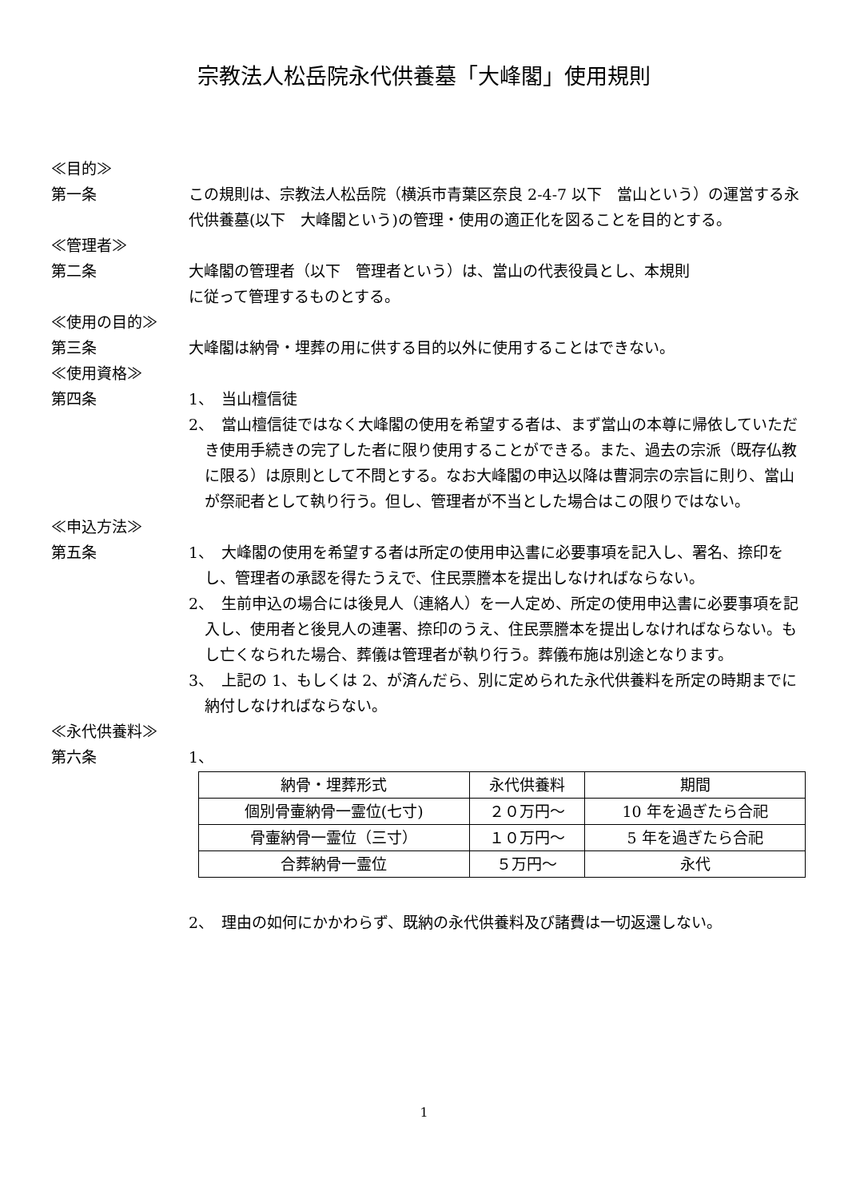宗教法人松岳院永代供養墓「大峰閣」使用規則
≪目的≫
第一条 この規則は、宗教法人松岳院（横浜市青葉区奈良 2-4-7 以下　當山という）の運営する永代供養墓(以下　大峰閣という)の管理・使用の適正化を図ることを目的とする。
≪管理者≫
第二条 大峰閣の管理者（以下　管理者という）は、當山の代表役員とし、本規則
に従って管理するものとする。
≪使用の目的≫
第三条 大峰閣は納骨・埋葬の用に供する目的以外に使用することはできない。
≪使用資格≫
第四条 1、　当山檀信徒
2、　當山檀信徒ではなく大峰閣の使用を希望する者は、まず當山の本尊に帰依していただき使用手続きの完了した者に限り使用することができる。また、過去の宗派（既存仏教に限る）は原則として不問とする。なお大峰閣の申込以降は曹洞宗の宗旨に則り、當山が祭祀者として執り行う。但し、管理者が不当とした場合はこの限りではない。
≪申込方法≫
第五条 1、　大峰閣の使用を希望する者は所定の使用申込書に必要事項を記入し、署名、捺印をし、管理者の承認を得たうえで、住民票謄本を提出しなければならない。
2、　生前申込の場合には後見人（連絡人）を一人定め、所定の使用申込書に必要事項を記入し、使用者と後見人の連署、捺印のうえ、住民票謄本を提出しなければならない。もし亡くなられた場合、葬儀は管理者が執り行う。葬儀布施は別途となります。
3、　上記の 1、もしくは 2、が済んだら、別に定められた永代供養料を所定の時期までに納付しなければならない。
≪永代供養料≫
第六条 1、
| 納骨・埋葬形式 | 永代供養料 | 期間 |
| --- | --- | --- |
| 個別骨壷納骨一霊位(七寸) | ２０万円～ | 10 年を過ぎたら合祀 |
| 骨壷納骨一霊位（三寸） | １０万円～ | 5 年を過ぎたら合祀 |
| 合葬納骨一霊位 | ５万円～ | 永代 |
2、　理由の如何にかかわらず、既納の永代供養料及び諸費は一切返還しない。
1